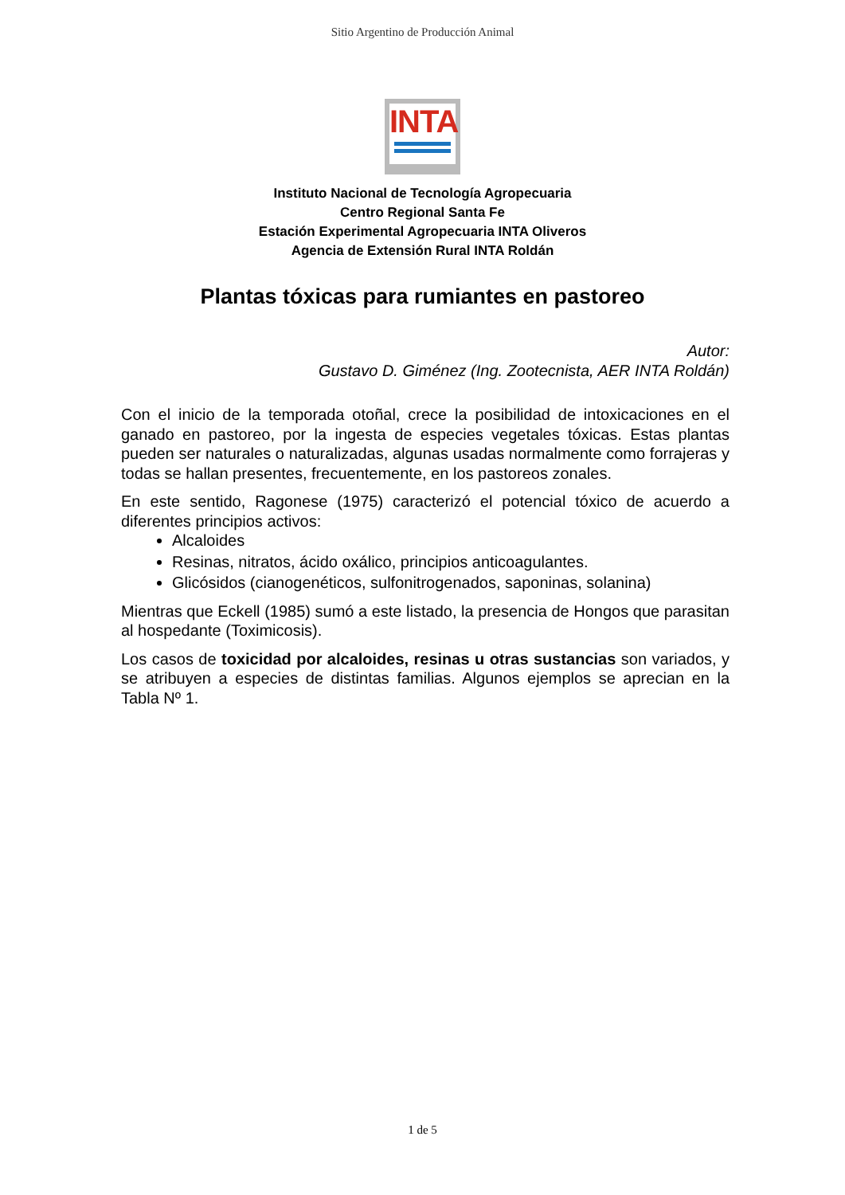Sitio Argentino de Producción Animal
INTA
Instituto Nacional de Tecnología Agropecuaria
Centro Regional Santa Fe
Estación Experimental Agropecuaria INTA Oliveros
Agencia de Extensión Rural INTA Roldán
Plantas tóxicas para rumiantes en pastoreo
Autor:
Gustavo D. Giménez (Ing. Zootecnista, AER INTA Roldán)
Con el inicio de la temporada otoñal, crece la posibilidad de intoxicaciones en el ganado en pastoreo, por la ingesta de especies vegetales tóxicas. Estas plantas pueden ser naturales o naturalizadas, algunas usadas normalmente como forrajeras y todas se hallan presentes, frecuentemente, en los pastoreos zonales.
En este sentido, Ragonese (1975) caracterizó el potencial tóxico de acuerdo a diferentes principios activos:
Alcaloides
Resinas, nitratos, ácido oxálico, principios anticoagulantes.
Glicósidos (cianogenéticos, sulfonitrogenados, saponinas, solanina)
Mientras que Eckell (1985) sumó a este listado, la presencia de Hongos que parasitan al hospedante (Toximicosis).
Los casos de toxicidad por alcaloides, resinas u otras sustancias son variados, y se atribuyen a especies de distintas familias. Algunos ejemplos se aprecian en la Tabla Nº 1.
1 de 5